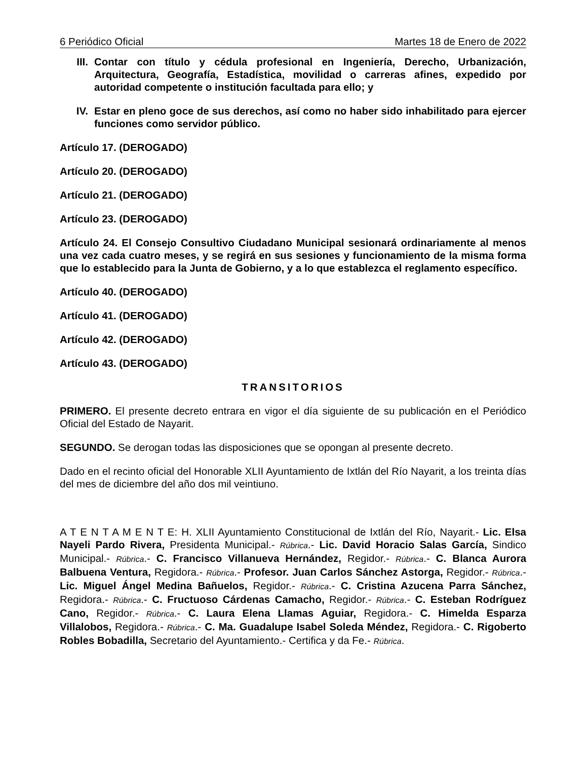6 Periódico Oficial Martes 18 de Enero de 2022
III. Contar con título y cédula profesional en Ingeniería, Derecho, Urbanización, Arquitectura, Geografía, Estadística, movilidad o carreras afines, expedido por autoridad competente o institución facultada para ello; y
IV. Estar en pleno goce de sus derechos, así como no haber sido inhabilitado para ejercer funciones como servidor público.
Artículo 17. (DEROGADO)
Artículo 20. (DEROGADO)
Artículo 21. (DEROGADO)
Artículo 23. (DEROGADO)
Artículo 24. El Consejo Consultivo Ciudadano Municipal sesionará ordinariamente al menos una vez cada cuatro meses, y se regirá en sus sesiones y funcionamiento de la misma forma que lo establecido para la Junta de Gobierno, y a lo que establezca el reglamento específico.
Artículo 40. (DEROGADO)
Artículo 41. (DEROGADO)
Artículo 42. (DEROGADO)
Artículo 43. (DEROGADO)
TRANSITORIOS
PRIMERO. El presente decreto entrara en vigor el día siguiente de su publicación en el Periódico Oficial del Estado de Nayarit.
SEGUNDO. Se derogan todas las disposiciones que se opongan al presente decreto.
Dado en el recinto oficial del Honorable XLII Ayuntamiento de Ixtlán del Río Nayarit, a los treinta días del mes de diciembre del año dos mil veintiuno.
A T E N T A M E N T E: H. XLII Ayuntamiento Constitucional de Ixtlán del Río, Nayarit.- Lic. Elsa Nayeli Pardo Rivera, Presidenta Municipal.- Rúbrica.- Lic. David Horacio Salas García, Sindico Municipal.- Rúbrica.- C. Francisco Villanueva Hernández, Regidor.- Rúbrica.- C. Blanca Aurora Balbuena Ventura, Regidora.- Rúbrica.- Profesor. Juan Carlos Sánchez Astorga, Regidor.- Rúbrica.- Lic. Miguel Ángel Medina Bañuelos, Regidor.- Rúbrica.- C. Cristina Azucena Parra Sánchez, Regidora.- Rúbrica.- C. Fructuoso Cárdenas Camacho, Regidor.- Rúbrica.- C. Esteban Rodríguez Cano, Regidor.- Rúbrica.- C. Laura Elena Llamas Aguiar, Regidora.- C. Himelda Esparza Villalobos, Regidora.- Rúbrica.- C. Ma. Guadalupe Isabel Soleda Méndez, Regidora.- C. Rigoberto Robles Bobadilla, Secretario del Ayuntamiento.- Certifica y da Fe.- Rúbrica.